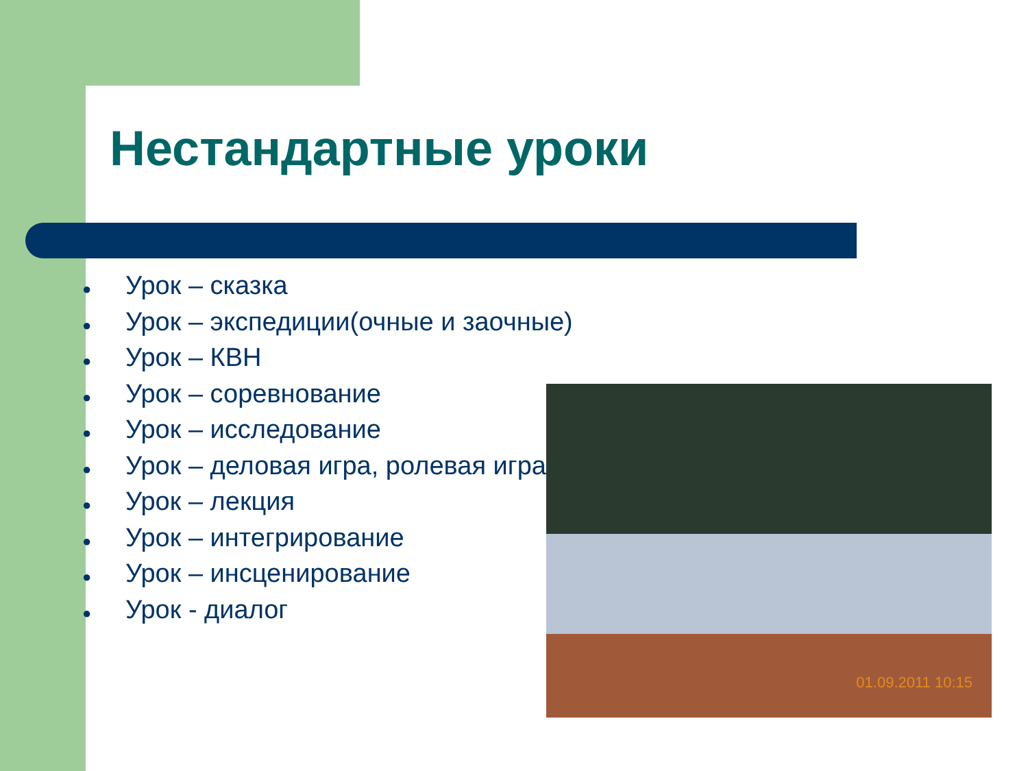Нестандартные уроки
● Урок – сказка
● Урок – экспедиции(очные и заочные)
● Урок – КВН
● Урок – соревнование
● Урок – исследование
● Урок – деловая игра, ролевая игра.
● Урок – лекция
● Урок – интегрирование
● Урок – инсценирование
● Урок - диалог
01.09.2011 10:15